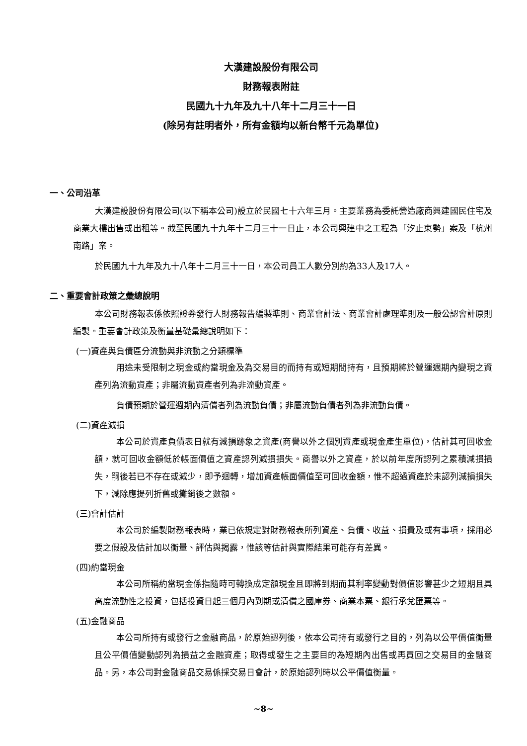大漢建設股份有限公司
財務報表附註
民國九十九年及九十八年十二月三十一日
(除另有註明者外，所有金額均以新台幣千元為單位)
一、公司沿革
大漢建設股份有限公司(以下稱本公司)設立於民國七十六年三月。主要業務為委託營造廠商興建國民住宅及商業大樓出售或出租等。截至民國九十九年十二月三十一日止，本公司興建中之工程為「汐止東勢」案及「杭州南路」案。
於民國九十九年及九十八年十二月三十一日，本公司員工人數分別約為33人及17人。
二、重要會計政策之彙總說明
本公司財務報表係依照證券發行人財務報告編製準則、商業會計法、商業會計處理準則及一般公認會計原則編製。重要會計政策及衡量基礎彙總說明如下：
(一)資產與負債區分流動與非流動之分類標準
用途未受限制之現金或約當現金及為交易目的而持有或短期間持有，且預期將於營運週期內變現之資產列為流動資產；非屬流動資產者列為非流動資產。
負債預期於營運週期內清償者列為流動負債；非屬流動負債者列為非流動負債。
(二)資產減損
本公司於資產負債表日就有減損跡象之資產(商譽以外之個別資產或現金產生單位)，估計其可回收金額，就可回收金額低於帳面價值之資產認列減損損失。商譽以外之資產，於以前年度所認列之累積減損損失，嗣後若已不存在或減少，即予迴轉，增加資產帳面價值至可回收金額，惟不超過資產於未認列減損損失下，減除應提列折舊或攤銷後之數額。
(三)會計估計
本公司於編製財務報表時，業已依規定對財務報表所列資產、負債、收益、損費及或有事項，採用必要之假設及估計加以衡量、評估與揭露，惟該等估計與實際結果可能存有差異。
(四)約當現金
本公司所稱約當現金係指隨時可轉換成定額現金且即將到期而其利率變動對價值影響甚少之短期且具高度流動性之投資，包括投資日起三個月內到期或清償之國庫券、商業本票、銀行承兌匯票等。
(五)金融商品
本公司所持有或發行之金融商品，於原始認列後，依本公司持有或發行之目的，列為以公平價值衡量且公平價值變動認列為損益之金融資產；取得或發生之主要目的為短期內出售或再買回之交易目的金融商品。另，本公司對金融商品交易係採交易日會計，於原始認列時以公平價值衡量。
~8~